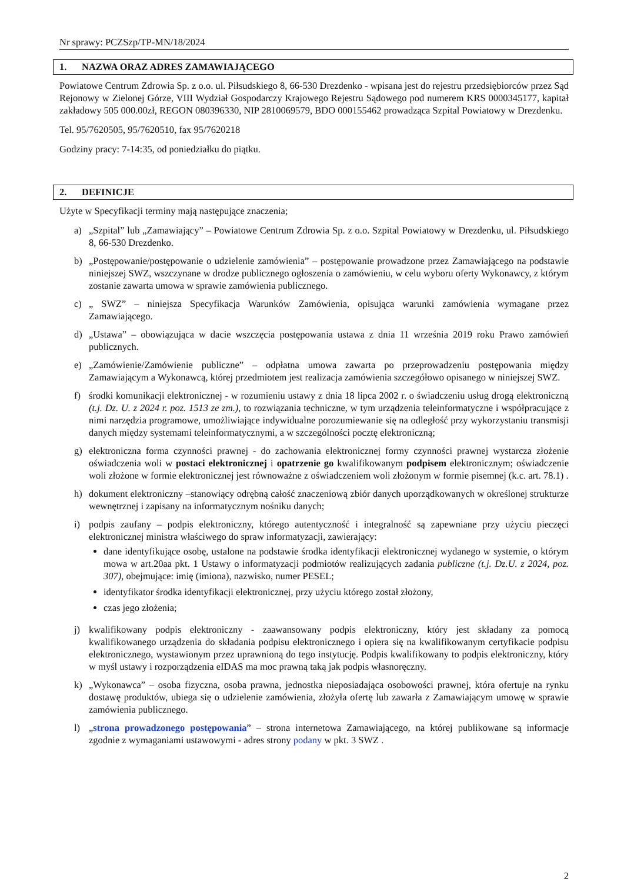Nr sprawy: PCZSzp/TP-MN/18/2024
1. NAZWA ORAZ ADRES ZAMAWIAJĄCEGO
Powiatowe Centrum Zdrowia Sp. z o.o. ul. Piłsudskiego 8, 66-530 Drezdenko - wpisana jest do rejestru przedsiębiorców przez Sąd Rejonowy w Zielonej Górze, VIII Wydział Gospodarczy Krajowego Rejestru Sądowego pod numerem KRS 0000345177, kapitał zakładowy 505 000.00zł, REGON 080396330, NIP 2810069579, BDO 000155462 prowadząca Szpital Powiatowy w Drezdenku.
Tel. 95/7620505, 95/7620510, fax 95/7620218
Godziny pracy: 7-14:35, od poniedziałku do piątku.
2. DEFINICJE
Użyte w Specyfikacji terminy mają następujące znaczenia;
a) „Szpital” lub „Zamawiający” – Powiatowe Centrum Zdrowia Sp. z o.o. Szpital Powiatowy w Drezdenku, ul. Piłsudskiego 8, 66-530 Drezdenko.
b) „Postępowanie/postępowanie o udzielenie zamówienia” – postępowanie prowadzone przez Zamawiającego na podstawie niniejszej SWZ, wszczynane w drodze publicznego ogłoszenia o zamówieniu, w celu wyboru oferty Wykonawcy, z którym zostanie zawarta umowa w sprawie zamówienia publicznego.
c) „ SWZ” – niniejsza Specyfikacja Warunków Zamówienia, opisująca warunki zamówienia wymagane przez Zamawiającego.
d) „Ustawa” – obowiązująca w dacie wszczęcia postępowania ustawa z dnia 11 września 2019 roku Prawo zamówień publicznych.
e) „Zamówienie/Zamówienie publiczne” – odpłatna umowa zawarta po przeprowadzeniu postępowania między Zamawiającym a Wykonawcą, której przedmiotem jest realizacja zamówienia szczegółowo opisanego w niniejszej SWZ.
f) środki komunikacji elektronicznej - w rozumieniu ustawy z dnia 18 lipca 2002 r. o świadczeniu usług drogą elektroniczną (t.j. Dz. U. z 2024 r. poz. 1513 ze zm.), to rozwiązania techniczne, w tym urządzenia teleinformatyczne i współpracujące z nimi narzędzia programowe, umożliwiające indywidualne porozumiewanie się na odległość przy wykorzystaniu transmisji danych między systemami teleinformatycznymi, a w szczególności pocztę elektroniczną;
g) elektroniczna forma czynności prawnej - do zachowania elektronicznej formy czynności prawnej wystarcza złożenie oświadczenia woli w postaci elektronicznej i opatrzenie go kwalifikowanym podpisem elektronicznym; oświadczenie woli złożone w formie elektronicznej jest równoważne z oświadczeniem woli złożonym w formie pisemnej (k.c. art. 78.1) .
h) dokument elektroniczny –stanowiący odrębną całość znaczeniową zbiór danych uporządkowanych w określonej strukturze wewnętrznej i zapisany na informatycznym nośniku danych;
i) podpis zaufany – podpis elektroniczny, którego autentyczność i integralność są zapewniane przy użyciu pieczęci elektronicznej ministra właściwego do spraw informatyzacji, zawierający:
dane identyfikujące osobę, ustalone na podstawie środka identyfikacji elektronicznej wydanego w systemie, o którym mowa w art.20aa pkt. 1 Ustawy o informatyzacji podmiotów realizujących zadania publiczne (t.j. Dz.U. z 2024, poz. 307), obejmujące: imię (imiona), nazwisko, numer PESEL;
identyfikator środka identyfikacji elektronicznej, przy użyciu którego został złożony,
czas jego złożenia;
j) kwalifikowany podpis elektroniczny - zaawansowany podpis elektroniczny, który jest składany za pomocą kwalifikowanego urządzenia do składania podpisu elektronicznego i opiera się na kwalifikowanym certyfikacie podpisu elektronicznego, wystawionym przez uprawnioną do tego instytucję. Podpis kwalifikowany to podpis elektroniczny, który w myśl ustawy i rozporządzenia eIDAS ma moc prawną taką jak podpis własnoręczny.
k) „Wykonawca” – osoba fizyczna, osoba prawna, jednostka nieposiadająca osobowości prawnej, która ofertuje na rynku dostawę produktów, ubiega się o udzielenie zamówienia, złożyła ofertę lub zawarła z Zamawiającym umowę w sprawie zamówienia publicznego.
l) „strona prowadzonego postępowania” – strona internetowa Zamawiającego, na której publikowane są informacje zgodnie z wymaganiami ustawowymi - adres strony podany w pkt. 3 SWZ .
2